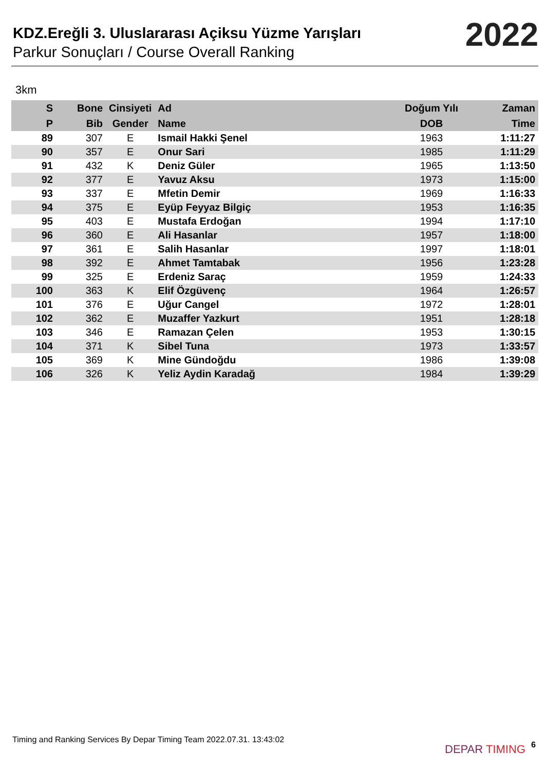KDZ.Ereğli 3. Uluslararası Açiksu Yüzme Yarışları
Parkur Sonuçları / Course Overall Ranking
2022
3km
| S | Bone | Cinsiyeti | Ad | Doğum Yılı | Zaman |
| --- | --- | --- | --- | --- | --- |
| P | Bib | Gender | Name | DOB | Time |
| 89 | 307 | E | Ismail Hakki Şenel | 1963 | 1:11:27 |
| 90 | 357 | E | Onur Sari | 1985 | 1:11:29 |
| 91 | 432 | K | Deniz Güler | 1965 | 1:13:50 |
| 92 | 377 | E | Yavuz Aksu | 1973 | 1:15:00 |
| 93 | 337 | E | Mfetin Demir | 1969 | 1:16:33 |
| 94 | 375 | E | Eyüp Feyyaz Bilgiç | 1953 | 1:16:35 |
| 95 | 403 | E | Mustafa Erdoğan | 1994 | 1:17:10 |
| 96 | 360 | E | Ali Hasanlar | 1957 | 1:18:00 |
| 97 | 361 | E | Salih Hasanlar | 1997 | 1:18:01 |
| 98 | 392 | E | Ahmet Tamtabak | 1956 | 1:23:28 |
| 99 | 325 | E | Erdeniz Saraç | 1959 | 1:24:33 |
| 100 | 363 | K | Elif Özgüvenç | 1964 | 1:26:57 |
| 101 | 376 | E | Uğur Cangel | 1972 | 1:28:01 |
| 102 | 362 | E | Muzaffer Yazkurt | 1951 | 1:28:18 |
| 103 | 346 | E | Ramazan Çelen | 1953 | 1:30:15 |
| 104 | 371 | K | Sibel Tuna | 1973 | 1:33:57 |
| 105 | 369 | K | Mine Gündoğdu | 1986 | 1:39:08 |
| 106 | 326 | K | Yeliz Aydin Karadağ | 1984 | 1:39:29 |
Timing and Ranking Services By Depar Timing Team 2022.07.31. 13:43:02
DEPAR TIMING 6